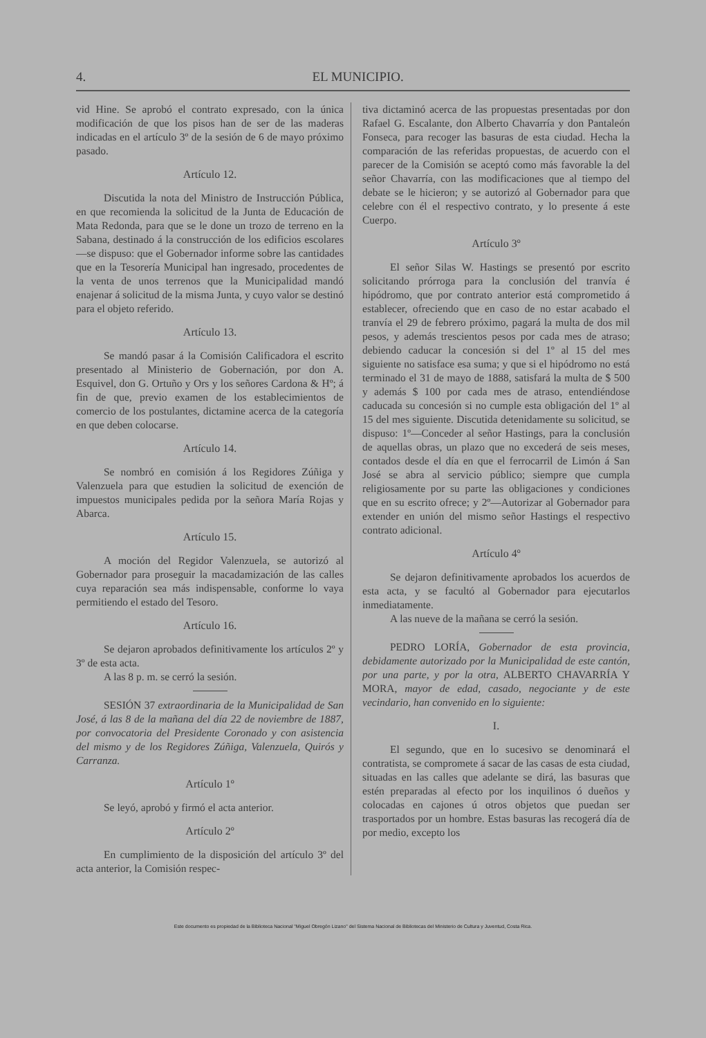4. EL MUNICIPIO.
vid Hine. Se aprobó el contrato expresado, con la única modificación de que los pisos han de ser de las maderas indicadas en el artículo 3º de la sesión de 6 de mayo próximo pasado.
Artículo 12.
Discutida la nota del Ministro de Instrucción Pública, en que recomienda la solicitud de la Junta de Educación de Mata Redonda, para que se le done un trozo de terreno en la Sabana, destinado á la construcción de los edificios escolares—se dispuso: que el Gobernador informe sobre las cantidades que en la Tesorería Municipal han ingresado, procedentes de la venta de unos terrenos que la Municipalidad mandó enajenar á solicitud de la misma Junta, y cuyo valor se destinó para el objeto referido.
Artículo 13.
Se mandó pasar á la Comisión Calificadora el escrito presentado al Ministerio de Gobernación, por don A. Esquivel, don G. Ortuño y Ors y los señores Cardona & Hº; á fin de que, previo examen de los establecimientos de comercio de los postulantes, dictamine acerca de la categoría en que deben colocarse.
Artículo 14.
Se nombró en comisión á los Regidores Zúñiga y Valenzuela para que estudien la solicitud de exención de impuestos municipales pedida por la señora María Rojas y Abarca.
Artículo 15.
A moción del Regidor Valenzuela, se autorizó al Gobernador para proseguir la macadamización de las calles cuya reparación sea más indispensable, conforme lo vaya permitiendo el estado del Tesoro.
Artículo 16.
Se dejaron aprobados definitivamente los artículos 2º y 3º de esta acta.
A las 8 p. m. se cerró la sesión.
SESIÓN 37 extraordinaria de la Municipalidad de San José, á las 8 de la mañana del día 22 de noviembre de 1887, por convocatoria del Presidente Coronado y con asistencia del mismo y de los Regidores Zúñiga, Valenzuela, Quirós y Carranza.
Artículo 1º
Se leyó, aprobó y firmó el acta anterior.
Artículo 2º
En cumplimiento de la disposición del artículo 3º del acta anterior, la Comisión respec-
tiva dictaminó acerca de las propuestas presentadas por don Rafael G. Escalante, don Alberto Chavarría y don Pantaleón Fonseca, para recoger las basuras de esta ciudad. Hecha la comparación de las referidas propuestas, de acuerdo con el parecer de la Comisión se aceptó como más favorable la del señor Chavarría, con las modificaciones que al tiempo del debate se le hicieron; y se autorizó al Gobernador para que celebre con él el respectivo contrato, y lo presente á este Cuerpo.
Artículo 3º
El señor Silas W. Hastings se presentó por escrito solicitando prórroga para la conclusión del tranvía é hipódromo, que por contrato anterior está comprometido á establecer, ofreciendo que en caso de no estar acabado el tranvía el 29 de febrero próximo, pagará la multa de dos mil pesos, y además trescientos pesos por cada mes de atraso; debiendo caducar la concesión si del 1º al 15 del mes siguiente no satisface esa suma; y que si el hipódromo no está terminado el 31 de mayo de 1888, satisfará la multa de $ 500 y además $ 100 por cada mes de atraso, entendiéndose caducada su concesión si no cumple esta obligación del 1º al 15 del mes siguiente. Discutida detenidamente su solicitud, se dispuso: 1º—Conceder al señor Hastings, para la conclusión de aquellas obras, un plazo que no excederá de seis meses, contados desde el día en que el ferrocarril de Limón á San José se abra al servicio público; siempre que cumpla religiosamente por su parte las obligaciones y condiciones que en su escrito ofrece; y 2º—Autorizar al Gobernador para extender en unión del mismo señor Hastings el respectivo contrato adicional.
Artículo 4º
Se dejaron definitivamente aprobados los acuerdos de esta acta, y se facultó al Gobernador para ejecutarlos inmediatamente.
A las nueve de la mañana se cerró la sesión.
PEDRO LORÍA, Gobernador de esta provincia, debidamente autorizado por la Municipalidad de este cantón, por una parte, y por la otra, ALBERTO CHAVARRÍA Y MORA, mayor de edad, casado, negociante y de este vecindario, han convenido en lo siguiente:
I.
El segundo, que en lo sucesivo se denominará el contratista, se compromete á sacar de las casas de esta ciudad, situadas en las calles que adelante se dirá, las basuras que estén preparadas al efecto por los inquilinos ó dueños y colocadas en cajones ú otros objetos que puedan ser trasportados por un hombre. Estas basuras las recogerá día de por medio, excepto los
Este documento es propiedad de la Biblioteca Nacional "Miguel Obregón Lizano" del Sistema Nacional de Bibliotecas del Ministerio de Cultura y Juventud, Costa Rica.